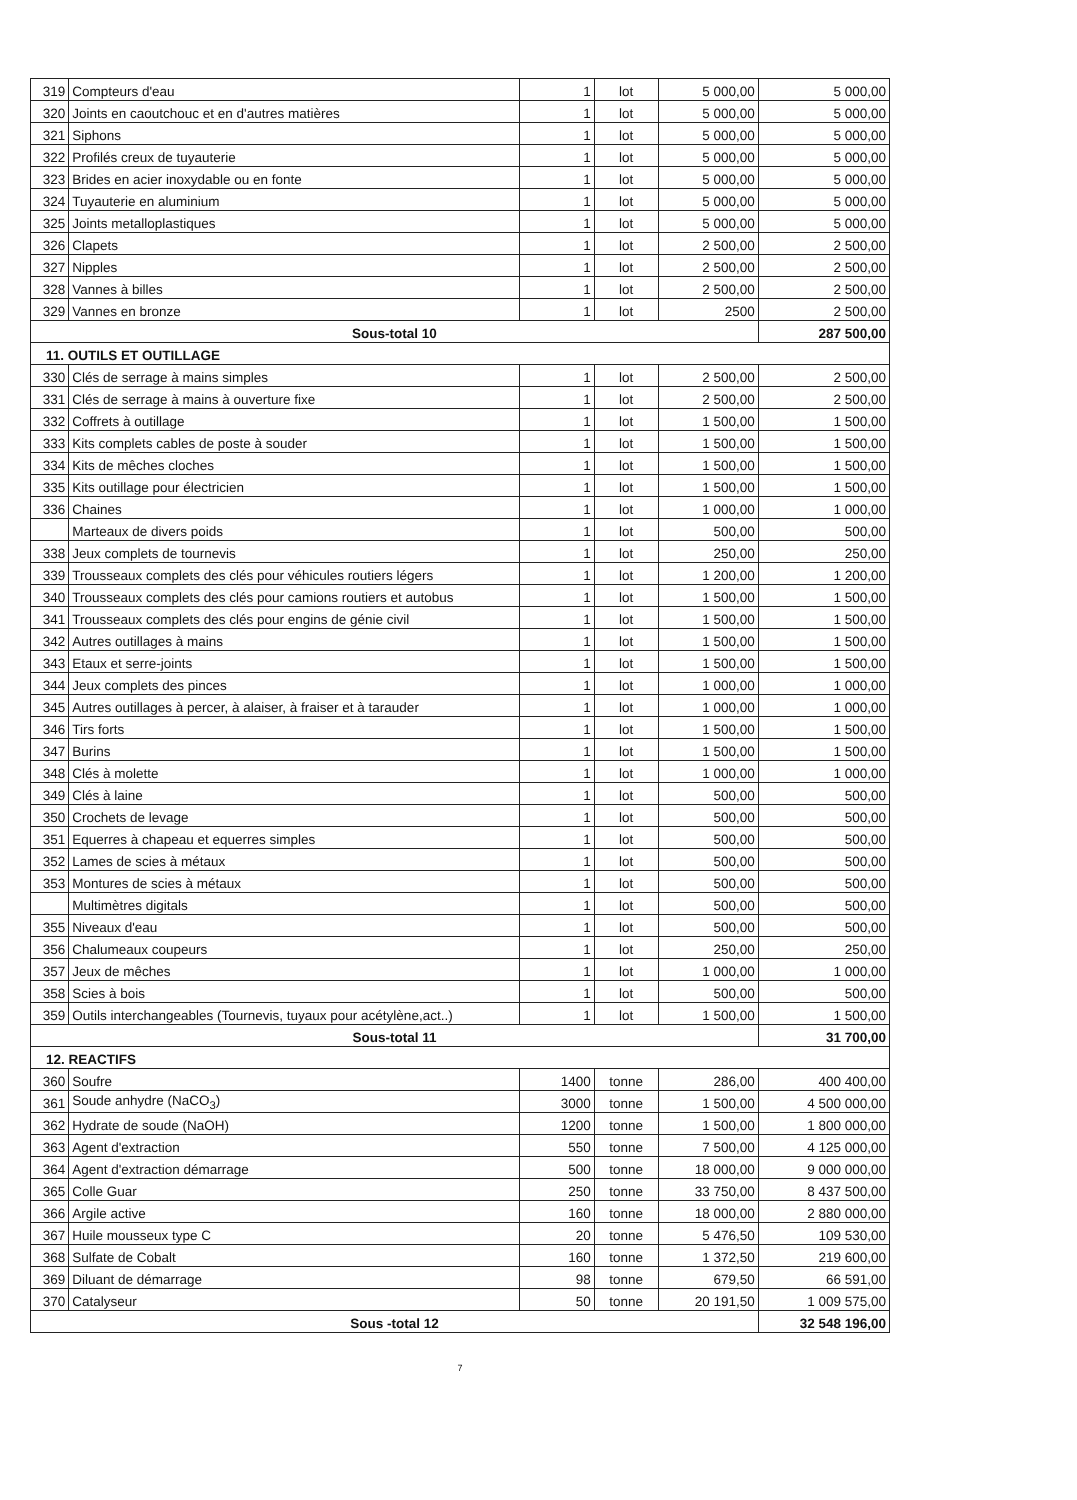| 319 | Compteurs d'eau | 1 | lot | 5 000,00 | 5 000,00 |
| 320 | Joints en caoutchouc et en d'autres matières | 1 | lot | 5 000,00 | 5 000,00 |
| 321 | Siphons | 1 | lot | 5 000,00 | 5 000,00 |
| 322 | Profilés creux de tuyauterie | 1 | lot | 5 000,00 | 5 000,00 |
| 323 | Brides en acier inoxydable ou en fonte | 1 | lot | 5 000,00 | 5 000,00 |
| 324 | Tuyauterie en aluminium | 1 | lot | 5 000,00 | 5 000,00 |
| 325 | Joints metalloplastiques | 1 | lot | 5 000,00 | 5 000,00 |
| 326 | Clapets | 1 | lot | 2 500,00 | 2 500,00 |
| 327 | Nipples | 1 | lot | 2 500,00 | 2 500,00 |
| 328 | Vannes à billes | 1 | lot | 2 500,00 | 2 500,00 |
| 329 | Vannes en bronze | 1 | lot | 2500 | 2 500,00 |
| Sous-total 10 | | | | | 287 500,00 |
| 11. OUTILS ET OUTILLAGE | | | | | |
| 330 | Clés de serrage à mains simples | 1 | lot | 2 500,00 | 2 500,00 |
| 331 | Clés de serrage à mains à ouverture fixe | 1 | lot | 2 500,00 | 2 500,00 |
| 332 | Coffrets à outillage | 1 | lot | 1 500,00 | 1 500,00 |
| 333 | Kits complets cables de poste à souder | 1 | lot | 1 500,00 | 1 500,00 |
| 334 | Kits de mêches cloches | 1 | lot | 1 500,00 | 1 500,00 |
| 335 | Kits outillage pour électricien | 1 | lot | 1 500,00 | 1 500,00 |
| 336 | Chaines | 1 | lot | 1 000,00 | 1 000,00 |
| | Marteaux de divers poids | 1 | lot | 500,00 | 500,00 |
| 338 | Jeux complets de tournevis | 1 | lot | 250,00 | 250,00 |
| 339 | Trousseaux complets des clés pour véhicules routiers légers | 1 | lot | 1 200,00 | 1 200,00 |
| 340 | Trousseaux complets des clés pour camions routiers et autobus | 1 | lot | 1 500,00 | 1 500,00 |
| 341 | Trousseaux complets des clés pour engins de génie civil | 1 | lot | 1 500,00 | 1 500,00 |
| 342 | Autres outillages à mains | 1 | lot | 1 500,00 | 1 500,00 |
| 343 | Etaux et serre-joints | 1 | lot | 1 500,00 | 1 500,00 |
| 344 | Jeux complets des pinces | 1 | lot | 1 000,00 | 1 000,00 |
| 345 | Autres outillages à percer, à alaiser, à fraiser et à tarauder | 1 | lot | 1 000,00 | 1 000,00 |
| 346 | Tirs forts | 1 | lot | 1 500,00 | 1 500,00 |
| 347 | Burins | 1 | lot | 1 500,00 | 1 500,00 |
| 348 | Clés à molette | 1 | lot | 1 000,00 | 1 000,00 |
| 349 | Clés à laine | 1 | lot | 500,00 | 500,00 |
| 350 | Crochets de levage | 1 | lot | 500,00 | 500,00 |
| 351 | Equerres à chapeau et equerres simples | 1 | lot | 500,00 | 500,00 |
| 352 | Lames de scies à métaux | 1 | lot | 500,00 | 500,00 |
| 353 | Montures de scies à métaux | 1 | lot | 500,00 | 500,00 |
| | Multimètres digitals | 1 | lot | 500,00 | 500,00 |
| 355 | Niveaux d'eau | 1 | lot | 500,00 | 500,00 |
| 356 | Chalumeaux coupeurs | 1 | lot | 250,00 | 250,00 |
| 357 | Jeux de mêches | 1 | lot | 1 000,00 | 1 000,00 |
| 358 | Scies à bois | 1 | lot | 500,00 | 500,00 |
| 359 | Outils interchangeables (Tournevis, tuyaux pour acétylène,act..) | 1 | lot | 1 500,00 | 1 500,00 |
| Sous-total 11 | | | | | 31 700,00 |
| 12. REACTIFS | | | | | |
| 360 | Soufre | 1400 | tonne | 286,00 | 400 400,00 |
| 361 | Soude anhydre (NaCO<sub>3</sub>) | 3000 | tonne | 1 500,00 | 4 500 000,00 |
| 362 | Hydrate de soude (NaOH) | 1200 | tonne | 1 500,00 | 1 800 000,00 |
| 363 | Agent d'extraction | 550 | tonne | 7 500,00 | 4 125 000,00 |
| 364 | Agent d'extraction démarrage | 500 | tonne | 18 000,00 | 9 000 000,00 |
| 365 | Colle Guar | 250 | tonne | 33 750,00 | 8 437 500,00 |
| 366 | Argile active | 160 | tonne | 18 000,00 | 2 880 000,00 |
| 367 | Huile mousseux type C | 20 | tonne | 5 476,50 | 109 530,00 |
| 368 | Sulfate de Cobalt | 160 | tonne | 1 372,50 | 219 600,00 |
| 369 | Diluant de démarrage | 98 | tonne | 679,50 | 66 591,00 |
| 370 | Catalyseur | 50 | tonne | 20 191,50 | 1 009 575,00 |
| Sous -total 12 | | | | | 32 548 196,00 |
7